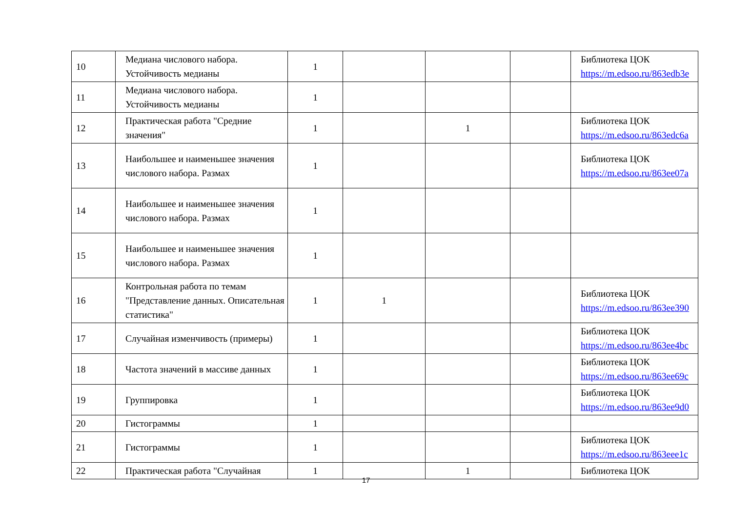| 10 | Медиана числового набора. Устойчивость медианы | 1 | | | | Библиотека ЦОК https://m.edsoo.ru/863edb3e |
| 11 | Медиана числового набора. Устойчивость медианы | 1 | | | | |
| 12 | Практическая работа "Средние значения" | 1 | | 1 | | Библиотека ЦОК https://m.edsoo.ru/863edc6a |
| 13 | Наибольшее и наименьшее значения числового набора. Размах | 1 | | | | Библиотека ЦОК https://m.edsoo.ru/863ee07a |
| 14 | Наибольшее и наименьшее значения числового набора. Размах | 1 | | | | |
| 15 | Наибольшее и наименьшее значения числового набора. Размах | 1 | | | | |
| 16 | Контрольная работа по темам "Представление данных. Описательная статистика" | 1 | 1 | | | Библиотека ЦОК https://m.edsoo.ru/863ee390 |
| 17 | Случайная изменчивость (примеры) | 1 | | | | Библиотека ЦОК https://m.edsoo.ru/863ee4bc |
| 18 | Частота значений в массиве данных | 1 | | | | Библиотека ЦОК https://m.edsoo.ru/863ee69c |
| 19 | Группировка | 1 | | | | Библиотека ЦОК https://m.edsoo.ru/863ee9d0 |
| 20 | Гистограммы | 1 | | | | |
| 21 | Гистограммы | 1 | | | | Библиотека ЦОК https://m.edsoo.ru/863eee1c |
| 22 | Практическая работа "Случайная | 1 | | 1 | | Библиотека ЦОК |
17